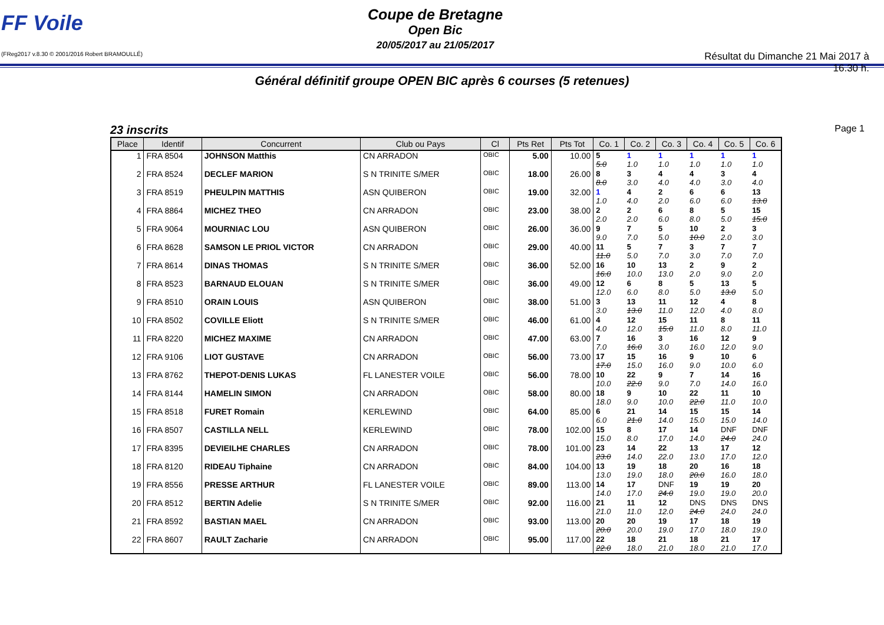FF Voile
(FReg2017 v.8.30 © 2001/2016 Robert BRAMOULLÉ)
Coupe de Bretagne
Open Bic
20/05/2017 au 21/05/2017
Résultat du Dimanche 21 Mai 2017 à 16.30 h.
Général définitif groupe OPEN BIC après 6 courses (5 retenues)
23 inscrits Page 1
| Place | Identif | Concurrent | Club ou Pays | Cl | Pts Ret | Pts Tot | Co. 1 | Co. 2 | Co. 3 | Co. 4 | Co. 5 | Co. 6 |
| --- | --- | --- | --- | --- | --- | --- | --- | --- | --- | --- | --- | --- |
| 1 | FRA 8504 | JOHNSON Matthis | CN ARRADON | OBIC | 5.00 | 10.00 | 5 5.0 | 1 1.0 | 1 1.0 | 1 1.0 | 1 1.0 | 1 1.0 |
| 2 | FRA 8524 | DECLEF MARION | S N TRINITE S/MER | OBIC | 18.00 | 26.00 | 8 8.0 | 3 3.0 | 4 4.0 | 4 4.0 | 3 3.0 | 4 4.0 |
| 3 | FRA 8519 | PHEULPIN MATTHIS | ASN QUIBERON | OBIC | 19.00 | 32.00 | 1 1.0 | 4 4.0 | 2 2.0 | 6 6.0 | 6 6.0 | 13 13.0 |
| 4 | FRA 8864 | MICHEZ THEO | CN ARRADON | OBIC | 23.00 | 38.00 | 2 2.0 | 2 2.0 | 6 6.0 | 8 8.0 | 5 5.0 | 15 15.0 |
| 5 | FRA 9064 | MOURNIAC LOU | ASN QUIBERON | OBIC | 26.00 | 36.00 | 9 9.0 | 7 7.0 | 5 5.0 | 10 10.0 | 2 2.0 | 3 3.0 |
| 6 | FRA 8628 | SAMSON LE PRIOL VICTOR | CN ARRADON | OBIC | 29.00 | 40.00 | 11 11.0 | 5 5.0 | 7 7.0 | 3 3.0 | 7 7.0 | 7 7.0 |
| 7 | FRA 8614 | DINAS THOMAS | S N TRINITE S/MER | OBIC | 36.00 | 52.00 | 16 16.0 | 10 10.0 | 13 13.0 | 2 2.0 | 9 9.0 | 2 2.0 |
| 8 | FRA 8523 | BARNAUD ELOUAN | S N TRINITE S/MER | OBIC | 36.00 | 49.00 | 12 12.0 | 6 6.0 | 8 8.0 | 5 5.0 | 13 13.0 | 5 5.0 |
| 9 | FRA 8510 | ORAIN LOUIS | ASN QUIBERON | OBIC | 38.00 | 51.00 | 3 3.0 | 13 13.0 | 11 11.0 | 12 12.0 | 4 4.0 | 8 8.0 |
| 10 | FRA 8502 | COVILLE Eliott | S N TRINITE S/MER | OBIC | 46.00 | 61.00 | 4 4.0 | 12 12.0 | 15 15.0 | 11 11.0 | 8 8.0 | 11 11.0 |
| 11 | FRA 8220 | MICHEZ MAXIME | CN ARRADON | OBIC | 47.00 | 63.00 | 7 7.0 | 16 16.0 | 3 3.0 | 16 16.0 | 12 12.0 | 9 9.0 |
| 12 | FRA 9106 | LIOT GUSTAVE | CN ARRADON | OBIC | 56.00 | 73.00 | 17 17.0 | 15 15.0 | 16 16.0 | 9 9.0 | 10 10.0 | 6 6.0 |
| 13 | FRA 8762 | THEPOT-DENIS LUKAS | FL LANESTER VOILE | OBIC | 56.00 | 78.00 | 10 10.0 | 22 22.0 | 9 9.0 | 7 7.0 | 14 14.0 | 16 16.0 |
| 14 | FRA 8144 | HAMELIN SIMON | CN ARRADON | OBIC | 58.00 | 80.00 | 18 18.0 | 9 9.0 | 10 10.0 | 22 22.0 | 11 11.0 | 10 10.0 |
| 15 | FRA 8518 | FURET Romain | KERLEWIND | OBIC | 64.00 | 85.00 | 6 6.0 | 21 21.0 | 14 14.0 | 15 15.0 | 15 15.0 | 14 14.0 |
| 16 | FRA 8507 | CASTILLA NELL | KERLEWIND | OBIC | 78.00 | 102.00 | 15 15.0 | 8 8.0 | 17 17.0 | 14 14.0 | DNF 24.0 | DNF 24.0 |
| 17 | FRA 8395 | DEVIEILHE CHARLES | CN ARRADON | OBIC | 78.00 | 101.00 | 23 23.0 | 14 14.0 | 22 22.0 | 13 13.0 | 17 17.0 | 12 12.0 |
| 18 | FRA 8120 | RIDEAU Tiphaine | CN ARRADON | OBIC | 84.00 | 104.00 | 13 13.0 | 19 19.0 | 18 18.0 | 20 20.0 | 16 16.0 | 18 18.0 |
| 19 | FRA 8556 | PRESSE ARTHUR | FL LANESTER VOILE | OBIC | 89.00 | 113.00 | 14 14.0 | 17 17.0 | DNF 24.0 | 19 19.0 | 19 19.0 | 20 20.0 |
| 20 | FRA 8512 | BERTIN Adelie | S N TRINITE S/MER | OBIC | 92.00 | 116.00 | 21 21.0 | 11 11.0 | 12 12.0 | DNS 24.0 | DNS 24.0 | DNS 24.0 |
| 21 | FRA 8592 | BASTIAN MAEL | CN ARRADON | OBIC | 93.00 | 113.00 | 20 20.0 | 20 20.0 | 19 19.0 | 17 17.0 | 18 18.0 | 19 19.0 |
| 22 | FRA 8607 | RAULT Zacharie | CN ARRADON | OBIC | 95.00 | 117.00 | 22 22.0 | 18 18.0 | 21 21.0 | 18 18.0 | 21 21.0 | 17 17.0 |